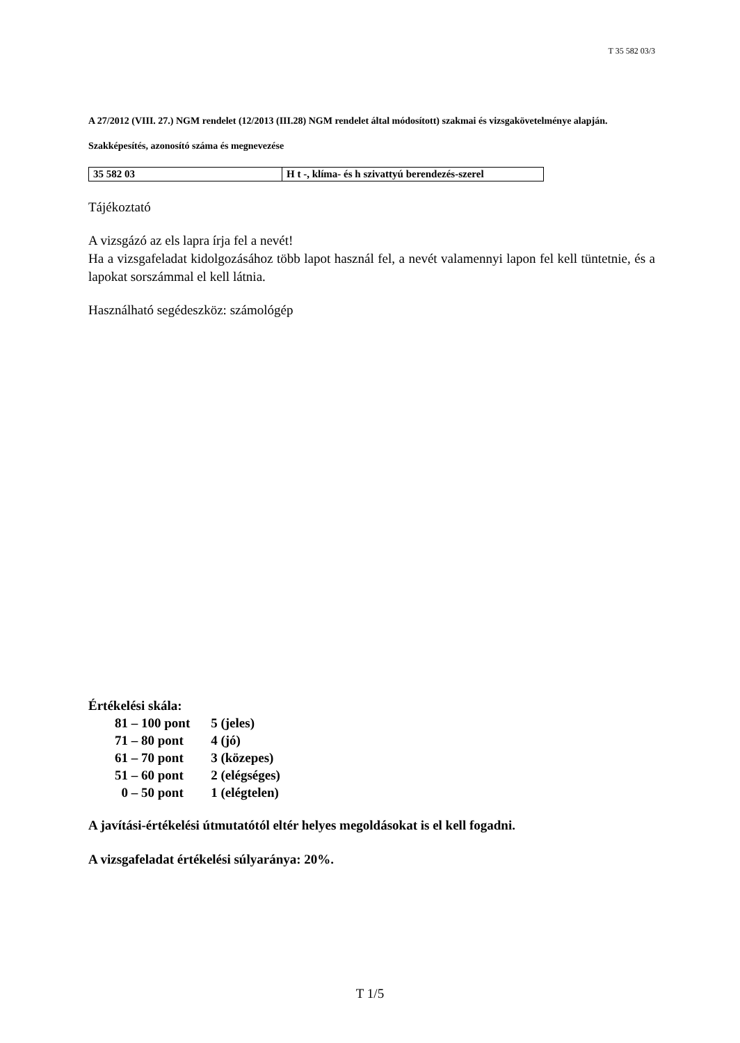T 35 582 03/3
A 27/2012 (VIII. 27.) NGM rendelet (12/2013 (III.28) NGM rendelet által módosított) szakmai és vizsgakövetelménye alapján.
Szakképesítés, azonosító száma és megnevezése
| 35 582 03 | H t -, klíma- és h szivattyú berendezés-szerel |
Tájékoztató
A vizsgázó az els lapra írja fel a nevét!
Ha a vizsgafeladat kidolgozásához több lapot használ fel, a nevét valamennyi lapon fel kell tüntetnie, és a lapokat sorszámmal el kell látnia.
Használható segédeszköz: számológép
Értékelési skála:
| 81 – 100 pont | 5 (jeles) |
| 71 – 80 pont | 4 (jó) |
| 61 – 70 pont | 3 (közepes) |
| 51 – 60 pont | 2 (elégséges) |
| 0 – 50 pont | 1 (elégtelen) |
A javítási-értékelési útmutatótól eltér helyes megoldásokat is el kell fogadni.
A vizsgafeladat értékelési súlyaránya: 20%.
T 1/5